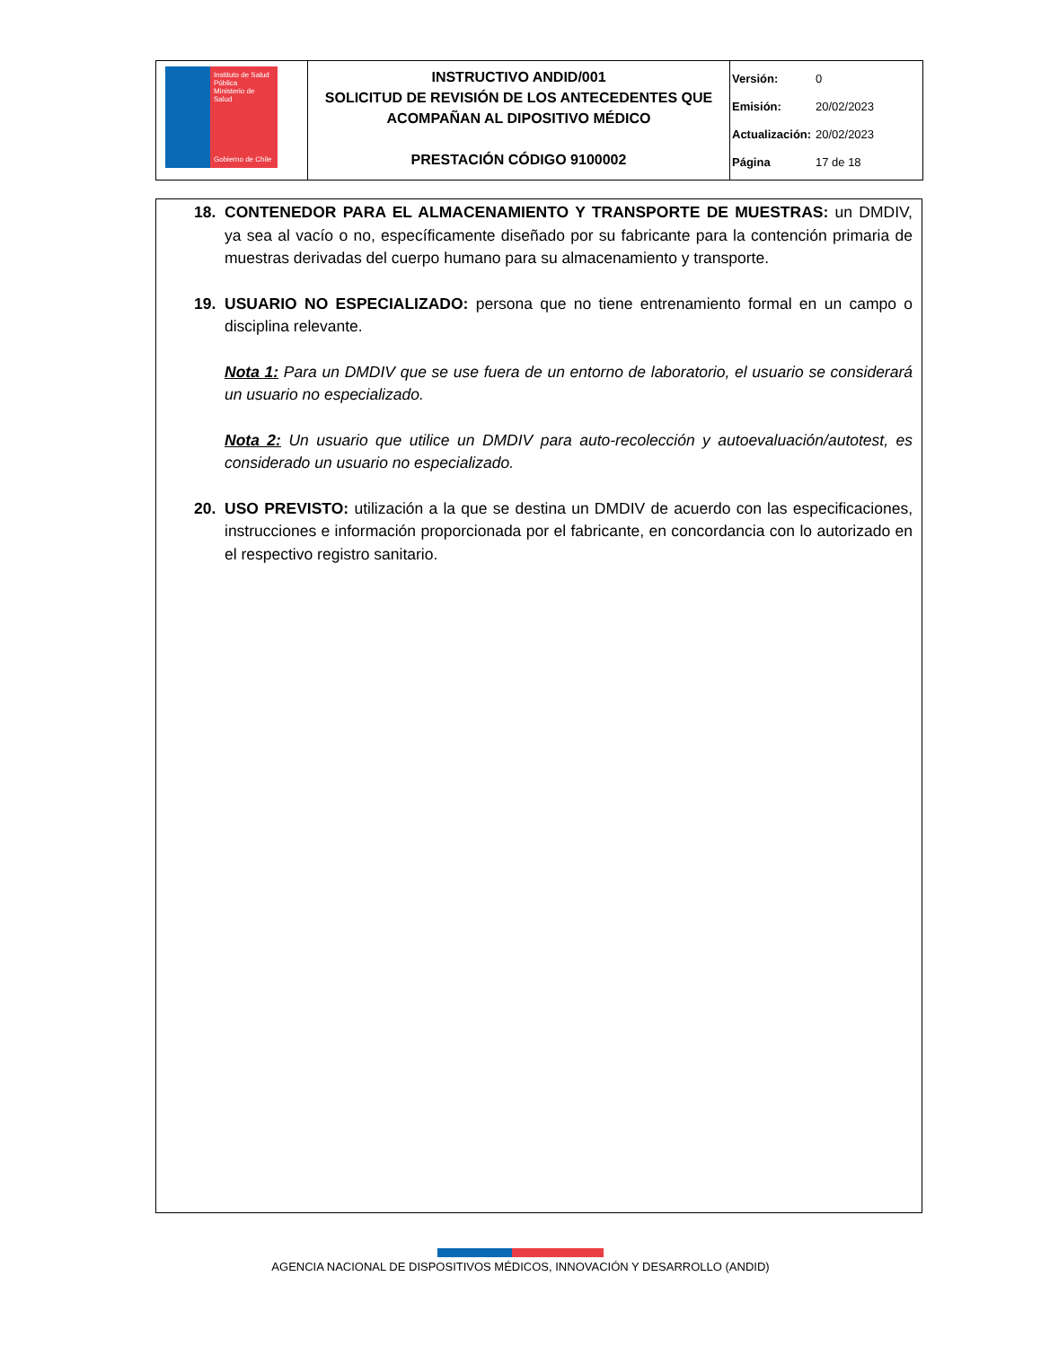| Instituto de Salud Pública Ministerio de Salud Gobierno de Chile | INSTRUCTIVO ANDID/001 SOLICITUD DE REVISIÓN DE LOS ANTECEDENTES QUE ACOMPAÑAN AL DIPOSITIVO MÉDICO PRESTACIÓN CÓDIGO 9100002 | Versión: 0 Emisión: 20/02/2023 Actualización: 20/02/2023 Página 17 de 18 |
18. CONTENEDOR PARA EL ALMACENAMIENTO Y TRANSPORTE DE MUESTRAS: un DMDIV, ya sea al vacío o no, específicamente diseñado por su fabricante para la contención primaria de muestras derivadas del cuerpo humano para su almacenamiento y transporte.
19. USUARIO NO ESPECIALIZADO: persona que no tiene entrenamiento formal en un campo o disciplina relevante.
Nota 1: Para un DMDIV que se use fuera de un entorno de laboratorio, el usuario se considerará un usuario no especializado.
Nota 2: Un usuario que utilice un DMDIV para auto-recolección y autoevaluación/autotest, es considerado un usuario no especializado.
20. USO PREVISTO: utilización a la que se destina un DMDIV de acuerdo con las especificaciones, instrucciones e información proporcionada por el fabricante, en concordancia con lo autorizado en el respectivo registro sanitario.
AGENCIA NACIONAL DE DISPOSITIVOS MÉDICOS, INNOVACIÓN Y DESARROLLO (ANDID)